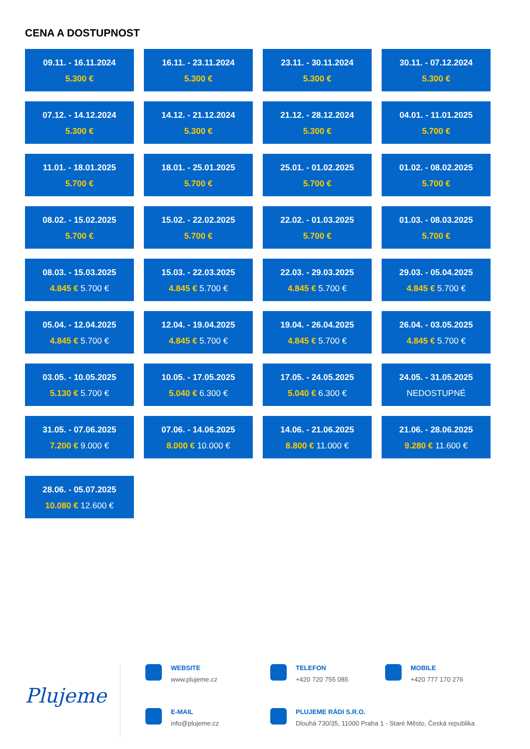CENA A DOSTUPNOST
09.11. - 16.11.2024
5.300 €
16.11. - 23.11.2024
5.300 €
23.11. - 30.11.2024
5.300 €
30.11. - 07.12.2024
5.300 €
07.12. - 14.12.2024
5.300 €
14.12. - 21.12.2024
5.300 €
21.12. - 28.12.2024
5.300 €
04.01. - 11.01.2025
5.700 €
11.01. - 18.01.2025
5.700 €
18.01. - 25.01.2025
5.700 €
25.01. - 01.02.2025
5.700 €
01.02. - 08.02.2025
5.700 €
08.02. - 15.02.2025
5.700 €
15.02. - 22.02.2025
5.700 €
22.02. - 01.03.2025
5.700 €
01.03. - 08.03.2025
5.700 €
08.03. - 15.03.2025
4.845 € 5.700 €
15.03. - 22.03.2025
4.845 € 5.700 €
22.03. - 29.03.2025
4.845 € 5.700 €
29.03. - 05.04.2025
4.845 € 5.700 €
05.04. - 12.04.2025
4.845 € 5.700 €
12.04. - 19.04.2025
4.845 € 5.700 €
19.04. - 26.04.2025
4.845 € 5.700 €
26.04. - 03.05.2025
4.845 € 5.700 €
03.05. - 10.05.2025
5.130 € 5.700 €
10.05. - 17.05.2025
5.040 € 6.300 €
17.05. - 24.05.2025
5.040 € 6.300 €
24.05. - 31.05.2025
NEDOSTUPNÉ
31.05. - 07.06.2025
7.200 € 9.000 €
07.06. - 14.06.2025
8.000 € 10.000 €
14.06. - 21.06.2025
8.800 € 11.000 €
21.06. - 28.06.2025
9.280 € 11.600 €
28.06. - 05.07.2025
10.080 € 12.600 €
Plujeme
WEBSITE
www.plujeme.cz
TELEFON
+420 720 755 085
MOBILE
+420 777 170 276
E-MAIL
info@plujeme.cz
PLUJEME RÁDI S.R.O.
Dlouhá 730/35, 11000 Praha 1 - Staré Město, Česká republika